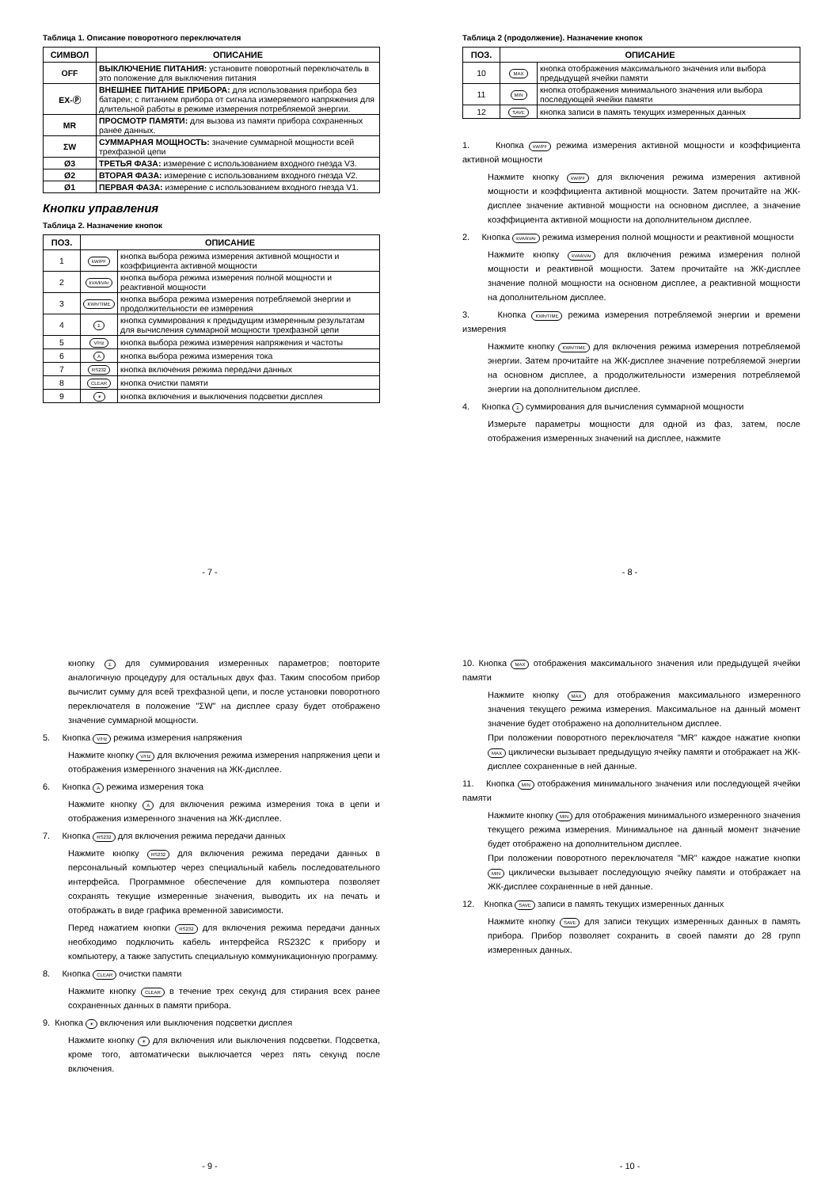Таблица 1. Описание поворотного переключателя
| СИМВОЛ | ОПИСАНИЕ |
| --- | --- |
| OFF | ВЫКЛЮЧЕНИЕ ПИТАНИЯ: установите поворотный переключатель в это положение для выключения питания |
| EX-Ⓟ | ВНЕШНЕЕ ПИТАНИЕ ПРИБОРА: для использования прибора без батареи; с питанием прибора от сигнала измеряемого напряжения для длительной работы в режиме измерения потребляемой энергии. |
| MR | ПРОСМОТР ПАМЯТИ: для вызова из памяти прибора сохраненных ранее данных. |
| ΣW | СУММАРНАЯ МОЩНОСТЬ: значение суммарной мощности всей трехфазной цепи |
| Ø3 | ТРЕТЬЯ ФАЗА: измерение с использованием входного гнезда V3. |
| Ø2 | ВТОРАЯ ФАЗА: измерение с использованием входного гнезда V2. |
| Ø1 | ПЕРВАЯ ФАЗА: измерение с использованием входного гнезда V1. |
Кнопки управления
Таблица 2. Назначение кнопок
| ПОЗ. | ОПИСАНИЕ | |
| --- | --- | --- |
| 1 | kW/PF | кнопка выбора режима измерения активной мощности и коэффициента активной мощности |
| 2 | kVA/kVAr | кнопка выбора режима измерения полной мощности и реактивной мощности |
| 3 | KWh/TIME | кнопка выбора режима измерения потребляемой энергии и продолжительности ее измерения |
| 4 | Σ | кнопка суммирования к предыдущим измеренным результатам для вычисления суммарной мощности трехфазной цепи |
| 5 | V/Hz | кнопка выбора режима измерения напряжения и частоты |
| 6 | A | кнопка выбора режима измерения тока |
| 7 | RS232 | кнопка включения режима передачи данных |
| 8 | CLEAR | кнопка очистки памяти |
| 9 | ☀ | кнопка включения и выключения подсветки дисплея |
- 7 -
Таблица 2 (продолжение). Назначение кнопок
| ПОЗ. | ОПИСАНИЕ | |
| --- | --- | --- |
| 10 | MAX | кнопка отображения максимального значения или выбора предыдущей ячейки памяти |
| 11 | MIN | кнопка отображения минимального значения или выбора последующей ячейки памяти |
| 12 | SAVE | кнопка записи в память текущих измеренных данных |
1. Кнопка kW/PF режима измерения активной мощности и коэффициента активной мощности
Нажмите кнопку kW/PF для включения режима измерения активной мощности и коэффициента активной мощности. Затем прочитайте на ЖК-дисплее значение активной мощности на основном дисплее, а значение коэффициента активной мощности на дополнительном дисплее.
2. Кнопка kVA/kVAr режима измерения полной мощности и реактивной мощности
Нажмите кнопку kVA/kVAr для включения режима измерения полной мощности и реактивной мощности. Затем прочитайте на ЖК-дисплее значение полной мощности на основном дисплее, а реактивной мощности на дополнительном дисплее.
3. Кнопка KWh/TIME режима измерения потребляемой энергии и времени измерения
Нажмите кнопку KWh/TIME для включения режима измерения потребляемой энергии. Затем прочитайте на ЖК-дисплее значение потребляемой энергии на основном дисплее, а продолжительности измерения потребляемой энергии на дополнительном дисплее.
4. Кнопка Σ суммирования для вычисления суммарной мощности
Измерьте параметры мощности для одной из фаз, затем, после отображения измеренных значений на дисплее, нажмите
- 8 -
кнопку Σ для суммирования измеренных параметров; повторите аналогичную процедуру для остальных двух фаз. Таким способом прибор вычислит сумму для всей трехфазной цепи, и после установки поворотного переключателя в положение "ΣW" на дисплее сразу будет отображено значение суммарной мощности.
5. Кнопка V/Hz режима измерения напряжения
Нажмите кнопку V/Hz для включения режима измерения напряжения цепи и отображения измеренного значения на ЖК-дисплее.
6. Кнопка A режима измерения тока
Нажмите кнопку A для включения режима измерения тока в цепи и отображения измеренного значения на ЖК-дисплее.
7. Кнопка RS232 для включения режима передачи данных
Нажмите кнопку RS232 для включения режима передачи данных в персональный компьютер через специальный кабель последовательного интерфейса. Программное обеспечение для компьютера позволяет сохранять текущие измеренные значения, выводить их на печать и отображать в виде графика временной зависимости.
Перед нажатием кнопки RS232 для включения режима передачи данных необходимо подключить кабель интерфейса RS232C к прибору и компьютеру, а также запустить специальную коммуникационную программу.
8. Кнопка CLEAR очистки памяти
Нажмите кнопку CLEAR в течение трех секунд для стирания всех ранее сохраненных данных в памяти прибора.
9. Кнопка ☀ включения или выключения подсветки дисплея
Нажмите кнопку ☀ для включения или выключения подсветки. Подсветка, кроме того, автоматически выключается через пять секунд после включения.
- 9 -
10. Кнопка MAX отображения максимального значения или предыдущей ячейки памяти
Нажмите кнопку MAX для отображения максимального измеренного значения текущего режима измерения. Максимальное на данный момент значение будет отображено на дополнительном дисплее.
При положении поворотного переключателя "MR" каждое нажатие кнопки MAX циклически вызывает предыдущую ячейку памяти и отображает на ЖК-дисплее сохраненные в ней данные.
11. Кнопка MIN отображения минимального значения или последующей ячейки памяти
Нажмите кнопку MIN для отображения минимального измеренного значения текущего режима измерения. Минимальное на данный момент значение будет отображено на дополнительном дисплее.
При положении поворотного переключателя "MR" каждое нажатие кнопки MIN циклически вызывает последующую ячейку памяти и отображает на ЖК-дисплее сохраненные в ней данные.
12. Кнопка SAVE записи в память текущих измеренных данных
Нажмите кнопку SAVE для записи текущих измеренных данных в память прибора. Прибор позволяет сохранить в своей памяти до 28 групп измеренных данных.
- 10 -